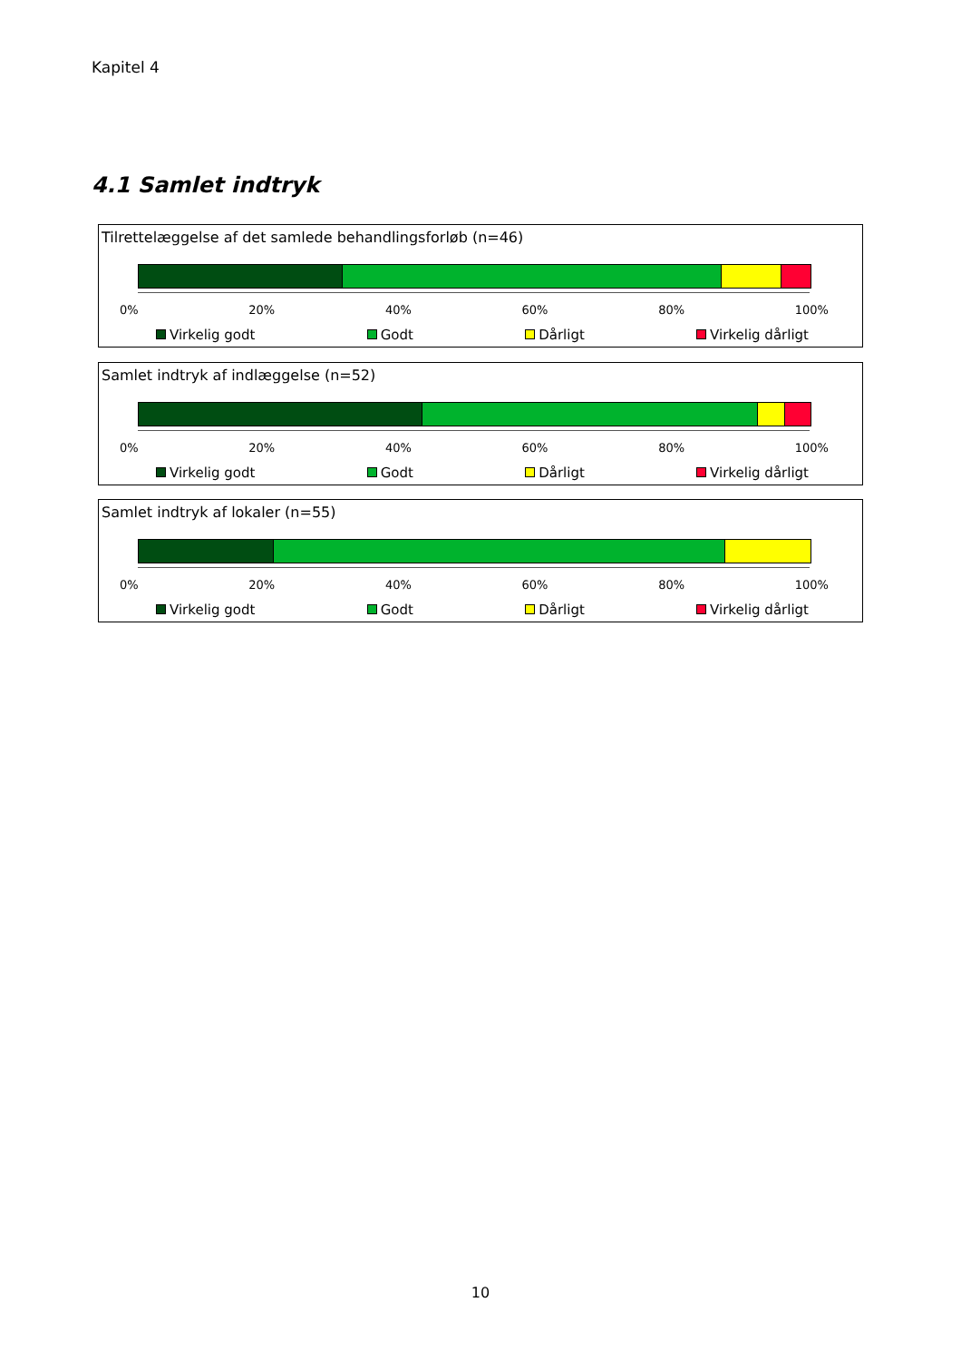Kapitel 4
4.1 Samlet indtryk
Tilrettelæggelse af det samlede behandlingsforløb (n=46)
0% 20% 40% 60% 80% 100%
Virkelig godt Godt Dårligt Virkelig dårligt
Samlet indtryk af indlæggelse (n=52)
0% 20% 40% 60% 80% 100%
Virkelig godt Godt Dårligt Virkelig dårligt
Samlet indtryk af lokaler (n=55)
0% 20% 40% 60% 80% 100%
Virkelig godt Godt Dårligt Virkelig dårligt
10